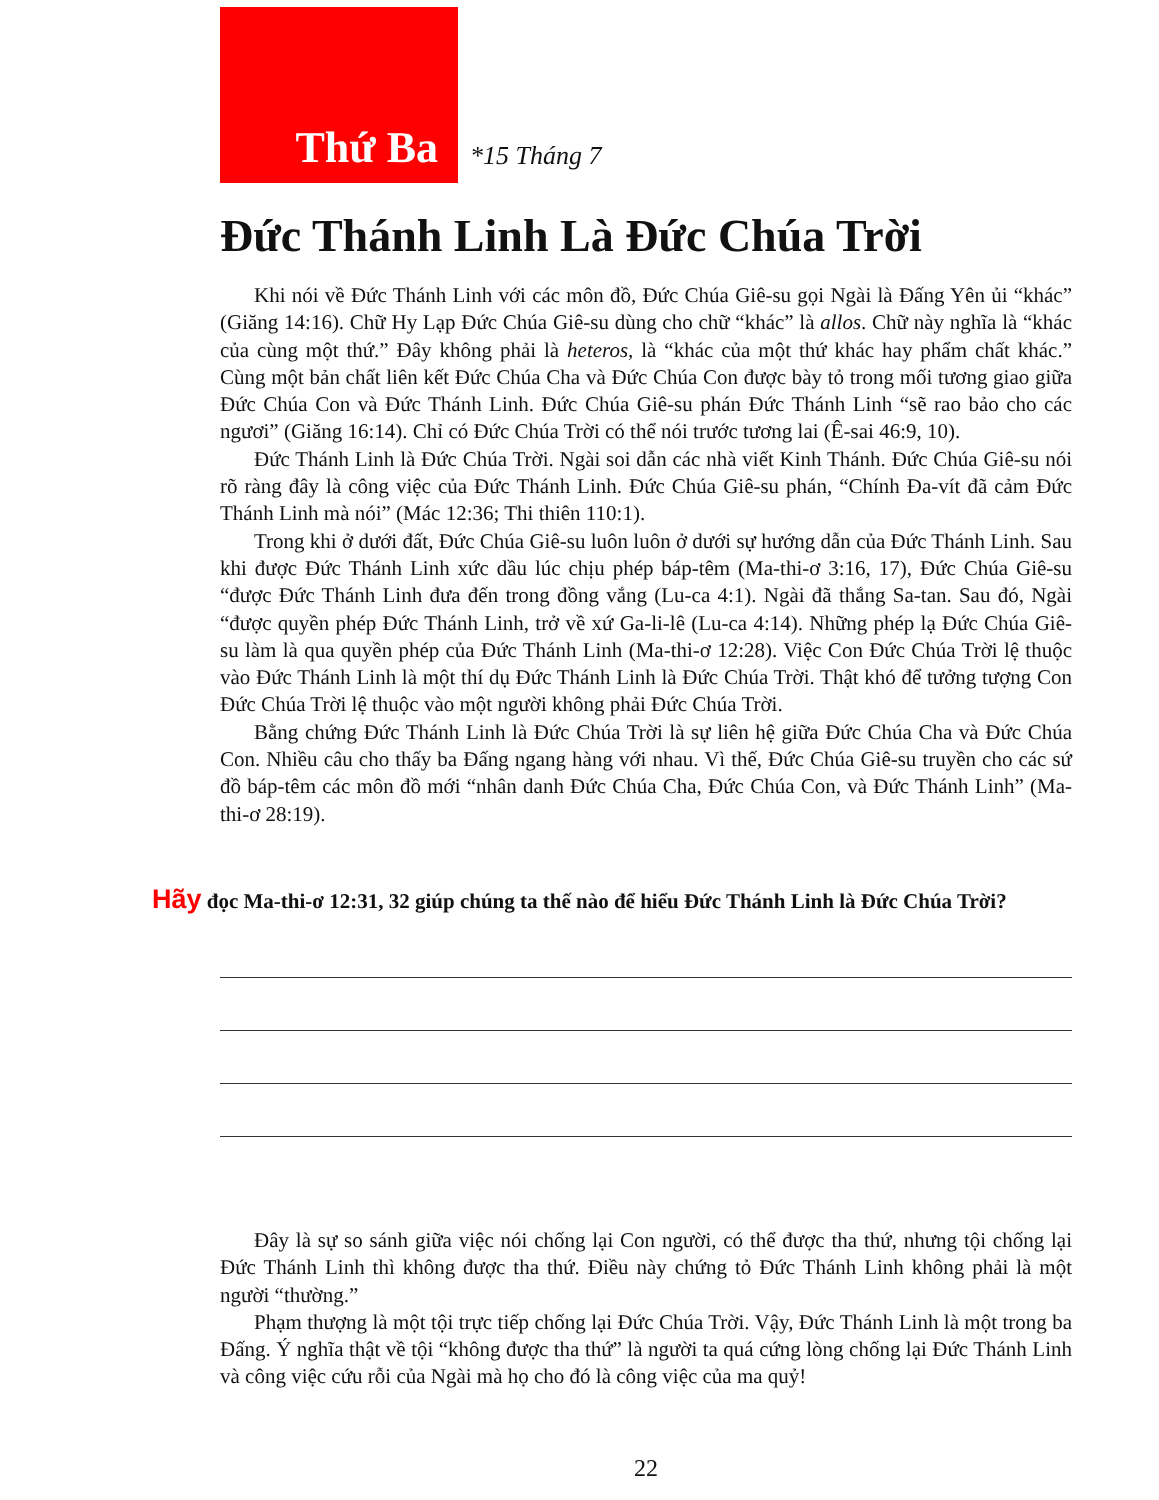Thứ Ba
*15 Tháng 7
Đức Thánh Linh Là Đức Chúa Trời
Khi nói về Đức Thánh Linh với các môn đồ, Đức Chúa Giê-su gọi Ngài là Đấng Yên ủi “khác” (Giăng 14:16). Chữ Hy Lạp Đức Chúa Giê-su dùng cho chữ “khác” là allos. Chữ này nghĩa là “khác của cùng một thứ.” Đây không phải là heteros, là “khác của một thứ khác hay phẩm chất khác.” Cùng một bản chất liên kết Đức Chúa Cha và Đức Chúa Con được bày tỏ trong mối tương giao giữa Đức Chúa Con và Đức Thánh Linh. Đức Chúa Giê-su phán Đức Thánh Linh “sẽ rao bảo cho các ngươi” (Giăng 16:14). Chỉ có Đức Chúa Trời có thể nói trước tương lai (Ê-sai 46:9, 10).
Đức Thánh Linh là Đức Chúa Trời. Ngài soi dẫn các nhà viết Kinh Thánh. Đức Chúa Giê-su nói rõ ràng đây là công việc của Đức Thánh Linh. Đức Chúa Giê-su phán, “Chính Đa-vít đã cảm Đức Thánh Linh mà nói” (Mác 12:36; Thi thiên 110:1).
Trong khi ở dưới đất, Đức Chúa Giê-su luôn luôn ở dưới sự hướng dẫn của Đức Thánh Linh. Sau khi được Đức Thánh Linh xức dầu lúc chịu phép báp-têm (Ma-thi-ơ 3:16, 17), Đức Chúa Giê-su “được Đức Thánh Linh đưa đến trong đồng vắng (Lu-ca 4:1). Ngài đã thắng Sa-tan. Sau đó, Ngài “được quyền phép Đức Thánh Linh, trở về xứ Ga-li-lê (Lu-ca 4:14). Những phép lạ Đức Chúa Giê-su làm là qua quyền phép của Đức Thánh Linh (Ma-thi-ơ 12:28). Việc Con Đức Chúa Trời lệ thuộc vào Đức Thánh Linh là một thí dụ Đức Thánh Linh là Đức Chúa Trời. Thật khó để tưởng tượng Con Đức Chúa Trời lệ thuộc vào một người không phải Đức Chúa Trời.
Bằng chứng Đức Thánh Linh là Đức Chúa Trời là sự liên hệ giữa Đức Chúa Cha và Đức Chúa Con. Nhiều câu cho thấy ba Đấng ngang hàng với nhau. Vì thế, Đức Chúa Giê-su truyền cho các sứ đồ báp-têm các môn đồ mới “nhân danh Đức Chúa Cha, Đức Chúa Con, và Đức Thánh Linh” (Ma-thi-ơ 28:19).
Hãy đọc Ma-thi-ơ 12:31, 32 giúp chúng ta thế nào để hiểu Đức Thánh Linh là Đức Chúa Trời?
Đây là sự so sánh giữa việc nói chống lại Con người, có thể được tha thứ, nhưng tội chống lại Đức Thánh Linh thì không được tha thứ. Điều này chứng tỏ Đức Thánh Linh không phải là một người “thường.”
Phạm thượng là một tội trực tiếp chống lại Đức Chúa Trời. Vậy, Đức Thánh Linh là một trong ba Đấng. Ý nghĩa thật về tội “không được tha thứ” là người ta quá cứng lòng chống lại Đức Thánh Linh và công việc cứu rỗi của Ngài mà họ cho đó là công việc của ma quỷ!
22